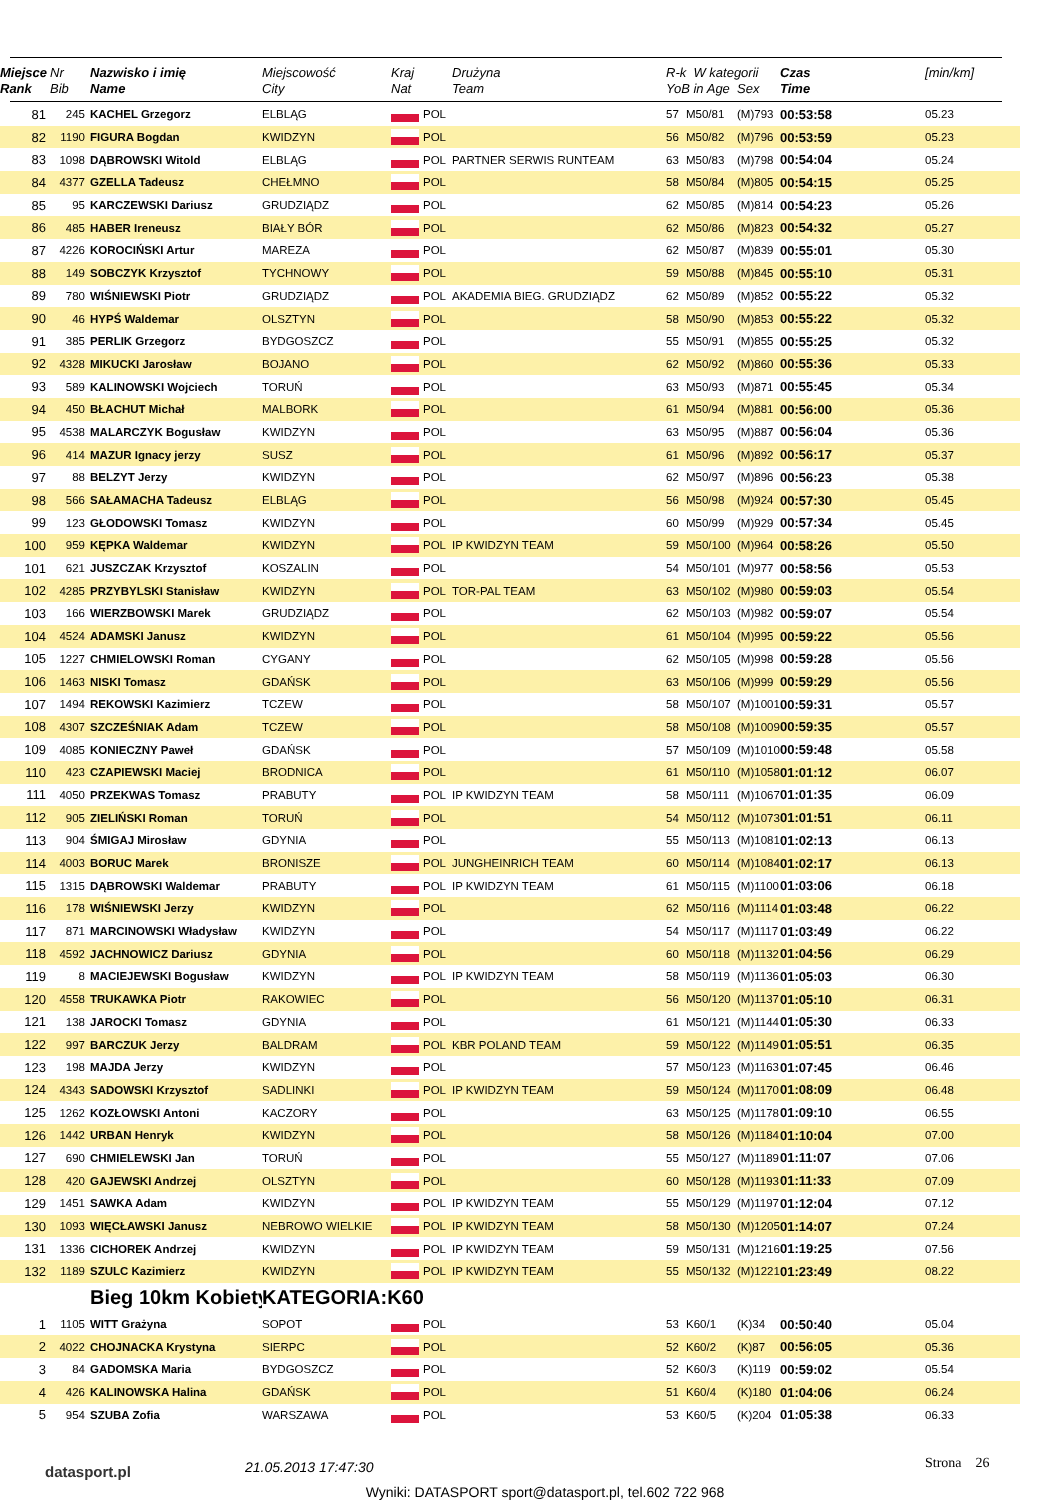| Miejsce Rank | Nr Bib | Nazwisko i imię Name | Miejscowość City | Kraj Nat | | Drużyna Team | R-k W kategorii YoB in Age Sex | | | Czas Time | [min/km] |
| --- | --- | --- | --- | --- | --- | --- | --- | --- | --- | --- | --- |
| 81 | 245 | KACHEL Grzegorz | ELBLĄG | | POL | | 57 | M50/81 | (M)793 | 00:53:58 | 05.23 |
| 82 | 1190 | FIGURA Bogdan | KWIDZYN | | POL | | 56 | M50/82 | (M)796 | 00:53:59 | 05.23 |
| 83 | 1098 | DĄBROWSKI Witold | ELBLĄG | | POL | PARTNER SERWIS RUNTEAM | 63 | M50/83 | (M)798 | 00:54:04 | 05.24 |
| 84 | 4377 | GZELLA Tadeusz | CHEŁMNO | | POL | | 58 | M50/84 | (M)805 | 00:54:15 | 05.25 |
| 85 | 95 | KARCZEWSKI Dariusz | GRUDZIĄDZ | | POL | | 62 | M50/85 | (M)814 | 00:54:23 | 05.26 |
| 86 | 485 | HABER Ireneusz | BIAŁY BÓR | | POL | | 62 | M50/86 | (M)823 | 00:54:32 | 05.27 |
| 87 | 4226 | KOROCIŃSKI Artur | MAREZA | | POL | | 62 | M50/87 | (M)839 | 00:55:01 | 05.30 |
| 88 | 149 | SOBCZYK Krzysztof | TYCHNOWY | | POL | | 59 | M50/88 | (M)845 | 00:55:10 | 05.31 |
| 89 | 780 | WIŚNIEWSKI Piotr | GRUDZIĄDZ | | POL | AKADEMIA BIEG. GRUDZIĄDZ | 62 | M50/89 | (M)852 | 00:55:22 | 05.32 |
| 90 | 46 | HYPŚ Waldemar | OLSZTYN | | POL | | 58 | M50/90 | (M)853 | 00:55:22 | 05.32 |
| 91 | 385 | PERLIK Grzegorz | BYDGOSZCZ | | POL | | 55 | M50/91 | (M)855 | 00:55:25 | 05.32 |
| 92 | 4328 | MIKUCKI Jarosław | BOJANO | | POL | | 62 | M50/92 | (M)860 | 00:55:36 | 05.33 |
| 93 | 589 | KALINOWSKI Wojciech | TORUŃ | | POL | | 63 | M50/93 | (M)871 | 00:55:45 | 05.34 |
| 94 | 450 | BŁACHUT Michał | MALBORK | | POL | | 61 | M50/94 | (M)881 | 00:56:00 | 05.36 |
| 95 | 4538 | MALARCZYK Bogusław | KWIDZYN | | POL | | 63 | M50/95 | (M)887 | 00:56:04 | 05.36 |
| 96 | 414 | MAZUR Ignacy jerzy | SUSZ | | POL | | 61 | M50/96 | (M)892 | 00:56:17 | 05.37 |
| 97 | 88 | BELZYT Jerzy | KWIDZYN | | POL | | 62 | M50/97 | (M)896 | 00:56:23 | 05.38 |
| 98 | 566 | SAŁAMACHA Tadeusz | ELBLĄG | | POL | | 56 | M50/98 | (M)924 | 00:57:30 | 05.45 |
| 99 | 123 | GŁODOWSKI Tomasz | KWIDZYN | | POL | | 60 | M50/99 | (M)929 | 00:57:34 | 05.45 |
| 100 | 959 | KĘPKA Waldemar | KWIDZYN | | POL | IP KWIDZYN TEAM | 59 | M50/100 | (M)964 | 00:58:26 | 05.50 |
| 101 | 621 | JUSZCZAK Krzysztof | KOSZALIN | | POL | | 54 | M50/101 | (M)977 | 00:58:56 | 05.53 |
| 102 | 4285 | PRZYBYLSKI Stanisław | KWIDZYN | | POL | TOR-PAL TEAM | 63 | M50/102 | (M)980 | 00:59:03 | 05.54 |
| 103 | 166 | WIERZBOWSKI Marek | GRUDZIĄDZ | | POL | | 62 | M50/103 | (M)982 | 00:59:07 | 05.54 |
| 104 | 4524 | ADAMSKI Janusz | KWIDZYN | | POL | | 61 | M50/104 | (M)995 | 00:59:22 | 05.56 |
| 105 | 1227 | CHMIELOWSKI Roman | CYGANY | | POL | | 62 | M50/105 | (M)998 | 00:59:28 | 05.56 |
| 106 | 1463 | NISKI Tomasz | GDAŃSK | | POL | | 63 | M50/106 | (M)999 | 00:59:29 | 05.56 |
| 107 | 1494 | REKOWSKI Kazimierz | TCZEW | | POL | | 58 | M50/107 | (M)1001 | 00:59:31 | 05.57 |
| 108 | 4307 | SZCZEŚNIAK Adam | TCZEW | | POL | | 58 | M50/108 | (M)1009 | 00:59:35 | 05.57 |
| 109 | 4085 | KONIECZNY Paweł | GDAŃSK | | POL | | 57 | M50/109 | (M)1010 | 00:59:48 | 05.58 |
| 110 | 423 | CZAPIEWSKI Maciej | BRODNICA | | POL | | 61 | M50/110 | (M)1058 | 01:01:12 | 06.07 |
| 111 | 4050 | PRZEKWAS Tomasz | PRABUTY | | POL | IP KWIDZYN TEAM | 58 | M50/111 | (M)1067 | 01:01:35 | 06.09 |
| 112 | 905 | ZIELIŃSKI Roman | TORUŃ | | POL | | 54 | M50/112 | (M)1073 | 01:01:51 | 06.11 |
| 113 | 904 | ŚMIGAJ Mirosław | GDYNIA | | POL | | 55 | M50/113 | (M)1081 | 01:02:13 | 06.13 |
| 114 | 4003 | BORUC Marek | BRONISZE | | POL | JUNGHEINRICH TEAM | 60 | M50/114 | (M)1084 | 01:02:17 | 06.13 |
| 115 | 1315 | DĄBROWSKI Waldemar | PRABUTY | | POL | IP KWIDZYN TEAM | 61 | M50/115 | (M)1100 | 01:03:06 | 06.18 |
| 116 | 178 | WIŚNIEWSKI Jerzy | KWIDZYN | | POL | | 62 | M50/116 | (M)1114 | 01:03:48 | 06.22 |
| 117 | 871 | MARCINOWSKI Władysław | KWIDZYN | | POL | | 54 | M50/117 | (M)1117 | 01:03:49 | 06.22 |
| 118 | 4592 | JACHNOWICZ Dariusz | GDYNIA | | POL | | 60 | M50/118 | (M)1132 | 01:04:56 | 06.29 |
| 119 | 8 | MACIEJEWSKI Bogusław | KWIDZYN | | POL | IP KWIDZYN TEAM | 58 | M50/119 | (M)1136 | 01:05:03 | 06.30 |
| 120 | 4558 | TRUKAWKA Piotr | RAKOWIEC | | POL | | 56 | M50/120 | (M)1137 | 01:05:10 | 06.31 |
| 121 | 138 | JAROCKI Tomasz | GDYNIA | | POL | | 61 | M50/121 | (M)1144 | 01:05:30 | 06.33 |
| 122 | 997 | BARCZUK Jerzy | BALDRAM | | POL | KBR POLAND TEAM | 59 | M50/122 | (M)1149 | 01:05:51 | 06.35 |
| 123 | 198 | MAJDA Jerzy | KWIDZYN | | POL | | 57 | M50/123 | (M)1163 | 01:07:45 | 06.46 |
| 124 | 4343 | SADOWSKI Krzysztof | SADLINKI | | POL | IP KWIDZYN TEAM | 59 | M50/124 | (M)1170 | 01:08:09 | 06.48 |
| 125 | 1262 | KOZŁOWSKI Antoni | KACZORY | | POL | | 63 | M50/125 | (M)1178 | 01:09:10 | 06.55 |
| 126 | 1442 | URBAN Henryk | KWIDZYN | | POL | | 58 | M50/126 | (M)1184 | 01:10:04 | 07.00 |
| 127 | 690 | CHMIELEWSKI Jan | TORUŃ | | POL | | 55 | M50/127 | (M)1189 | 01:11:07 | 07.06 |
| 128 | 420 | GAJEWSKI Andrzej | OLSZTYN | | POL | | 60 | M50/128 | (M)1193 | 01:11:33 | 07.09 |
| 129 | 1451 | SAWKA Adam | KWIDZYN | | POL | IP KWIDZYN TEAM | 55 | M50/129 | (M)1197 | 01:12:04 | 07.12 |
| 130 | 1093 | WIĘCŁAWSKI Janusz | NEBROWO WIELKIE | | POL | IP KWIDZYN TEAM | 58 | M50/130 | (M)1205 | 01:14:07 | 07.24 |
| 131 | 1336 | CICHOREK Andrzej | KWIDZYN | | POL | IP KWIDZYN TEAM | 59 | M50/131 | (M)1216 | 01:19:25 | 07.56 |
| 132 | 1189 | SZULC Kazimierz | KWIDZYN | | POL | IP KWIDZYN TEAM | 55 | M50/132 | (M)1221 | 01:23:49 | 08.22 |
| | | Bieg 10km Kobiety | KATEGORIA:K60 | | | | | | | | |
| 1 | 1105 | WITT Grażyna | SOPOT | | POL | | 53 | K60/1 | (K)34 | 00:50:40 | 05.04 |
| 2 | 4022 | CHOJNACKA Krystyna | SIERPC | | POL | | 52 | K60/2 | (K)87 | 00:56:05 | 05.36 |
| 3 | 84 | GADOMSKA Maria | BYDGOSZCZ | | POL | | 52 | K60/3 | (K)119 | 00:59:02 | 05.54 |
| 4 | 426 | KALINOWSKA Halina | GDAŃSK | | POL | | 51 | K60/4 | (K)180 | 01:04:06 | 06.24 |
| 5 | 954 | SZUBA Zofia | WARSZAWA | | POL | | 53 | K60/5 | (K)204 | 01:05:38 | 06.33 |
datasport.pl
21.05.2013 17:47:30
Strona 26
Wyniki: DATASPORT sport@datasport.pl, tel.602 722 968